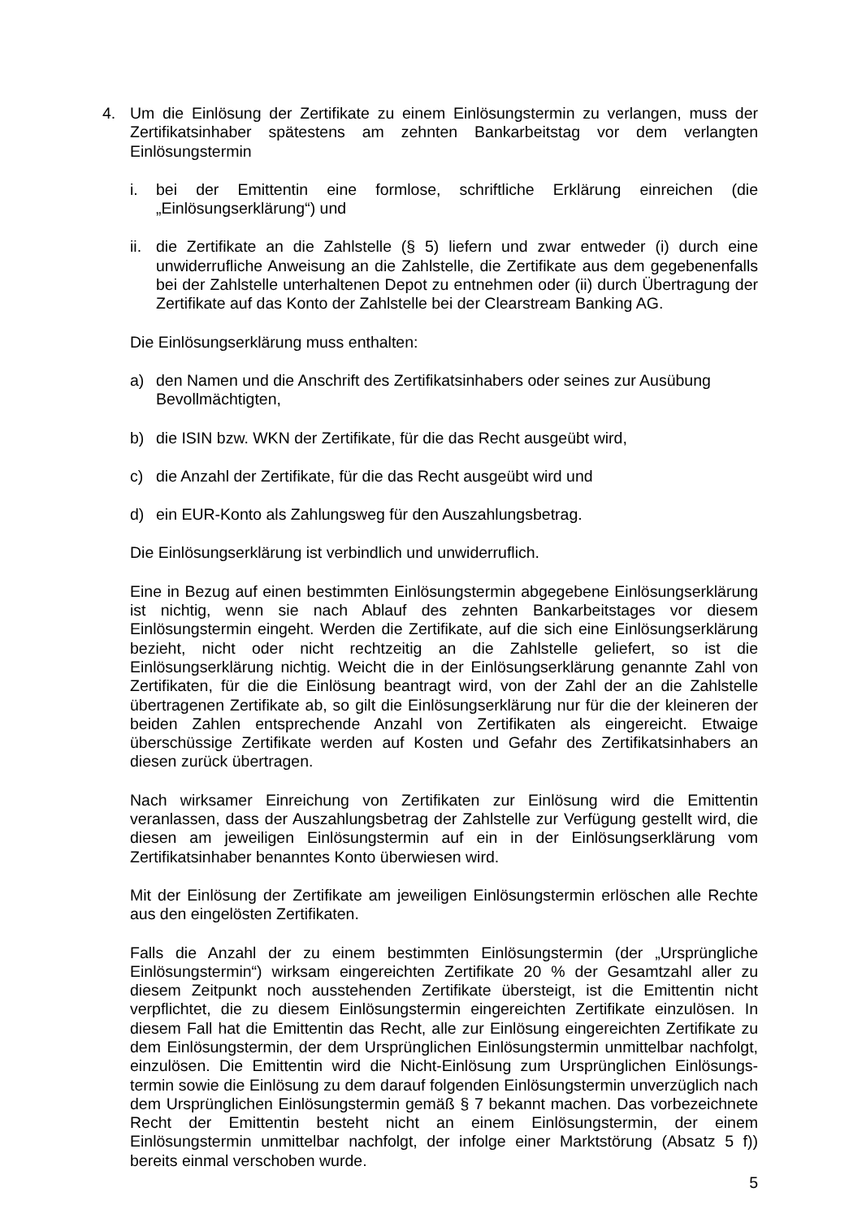4. Um die Einlösung der Zertifikate zu einem Einlösungstermin zu verlangen, muss der Zertifikatsinhaber spätestens am zehnten Bankarbeitstag vor dem verlangten Einlösungstermin
i. bei der Emittentin eine formlose, schriftliche Erklärung einreichen (die „Einlösungserklärung“) und
ii.
die Zertifikate an die Zahlstelle (§ 5) liefern und zwar entweder (i) durch eine unwiderrufliche Anweisung an die Zahlstelle, die Zertifikate aus dem gegebenenfalls bei der Zahlstelle unterhaltenen Depot zu entnehmen oder (ii) durch Übertragung der Zertifikate auf das Konto der Zahlstelle bei der Clearstream Banking AG.
Die Einlösungserklärung muss enthalten:
a) den Namen und die Anschrift des Zertifikatsinhabers oder seines zur Ausübung
Bevollmächtigten,
b) die ISIN bzw. WKN der Zertifikate, für die das Recht ausgeübt wird,
c) die Anzahl der Zertifikate, für die das Recht ausgeübt wird und
d) ein EUR-Konto als Zahlungsweg für den Auszahlungsbetrag.
Die Einlösungserklärung ist verbindlich und unwiderruflich.
Eine in Bezug auf einen bestimmten Einlösungstermin abgegebene Einlösungserklärung ist nichtig, wenn sie nach Ablauf des zehnten Bankarbeitstages vor diesem Einlösungstermin eingeht. Werden die Zertifikate, auf die sich eine Einlösungserklärung bezieht, nicht oder nicht rechtzeitig an die Zahlstelle geliefert, so ist die Einlösungserklärung nichtig. Weicht die in der Einlösungserklärung genannte Zahl von Zertifikaten, für die die Einlösung beantragt wird, von der Zahl der an die Zahlstelle übertragenen Zertifikate ab, so gilt die Einlösungserklärung nur für die der kleineren der beiden Zahlen entsprechende Anzahl von Zertifikaten als eingereicht. Etwaige überschüssige Zertifikate werden auf Kosten und Gefahr des Zertifikatsinhabers an diesen zurück übertragen.
Nach wirksamer Einreichung von Zertifikaten zur Einlösung wird die Emittentin veranlassen, dass der Auszahlungsbetrag der Zahlstelle zur Verfügung gestellt wird, die diesen am jeweiligen Einlösungstermin auf ein in der Einlösungserklärung vom Zertifikatsinhaber benanntes Konto überwiesen wird.
Mit der Einlösung der Zertifikate am jeweiligen Einlösungstermin erlöschen alle Rechte aus den eingelösten Zertifikaten.
Falls die Anzahl der zu einem bestimmten Einlösungstermin (der „Ursprüngliche Einlösungstermin“) wirksam eingereichten Zertifikate 20 % der Gesamtzahl aller zu diesem Zeitpunkt noch ausstehenden Zertifikate übersteigt, ist die Emittentin nicht verpflichtet, die zu diesem Einlösungstermin eingereichten Zertifikate einzulösen. In diesem Fall hat die Emittentin das Recht, alle zur Einlösung eingereichten Zertifikate zu dem Einlösungstermin, der dem Ursprünglichen Einlösungstermin unmittelbar nachfolgt, einzulösen. Die Emittentin wird die Nicht-Einlösung zum Ursprünglichen Einlösungs-termin sowie die Einlösung zu dem darauf folgenden Einlösungstermin unverzüglich nach dem Ursprünglichen Einlösungstermin gemäß § 7 bekannt machen. Das vorbezeichnete Recht der Emittentin besteht nicht an einem Einlösungstermin, der einem Einlösungstermin unmittelbar nachfolgt, der infolge einer Marktstörung (Absatz 5 f)) bereits einmal verschoben wurde.
5